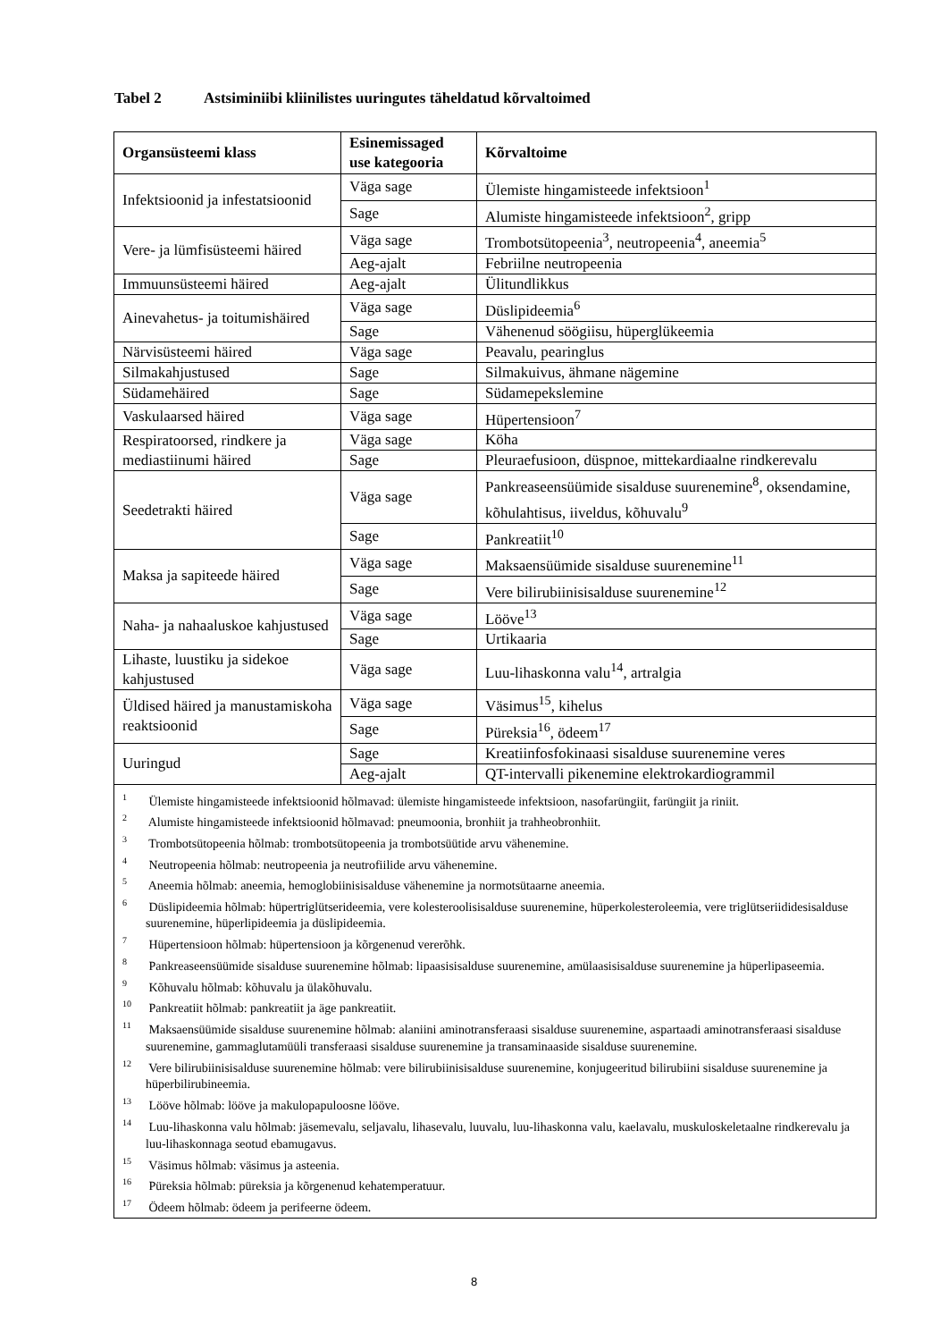Tabel 2 Astsiminiibi kliinilistes uuringutes täheldatud kõrvaltoimed
| Organsüsteemi klass | Esinemissaged use kategooria | Kõrvaltoime |
| --- | --- | --- |
| Infektsioonid ja infestatsioonid | Väga sage | Ülemiste hingamisteede infektsioon<sup>1</sup> |
| | Sage | Alumiste hingamisteede infektsioon<sup>2</sup>, gripp |
| Vere- ja lümfisüsteemi häired | Väga sage | Trombotsütopeenia<sup>3</sup>, neutropeenia<sup>4</sup>, aneemia<sup>5</sup> |
| | Aeg-ajalt | Febriilne neutropeenia |
| Immuunsüsteemi häired | Aeg-ajalt | Ülitundlikkus |
| Ainevahetus- ja toitumishäired | Väga sage | Düslipideemia<sup>6</sup> |
| | Sage | Vähenenud söögiisu, hüperglükeemia |
| Närvisüsteemi häired | Väga sage | Peavalu, pearinglus |
| Silmakahjustused | Sage | Silmakuivus, ähmane nägemine |
| Südamehäired | Sage | Südamepekslemine |
| Vaskulaarsed häired | Väga sage | Hüpertensioon<sup>7</sup> |
| Respiratoorsed, rindkere ja mediastiinumi häired | Väga sage | Köha |
| | Sage | Pleuraefusioon, düspnoe, mittekardiaalne rindkerevalu |
| Seedetrakti häired | Väga sage | Pankreaseensüümide sisalduse suurenemine<sup>8</sup>, oksendamine, kõhulahtisus, iiveldus, kõhuvalu<sup>9</sup> |
| | Sage | Pankreatiit<sup>10</sup> |
| Maksa ja sapiteede häired | Väga sage | Maksaensüümide sisalduse suurenemine<sup>11</sup> |
| | Sage | Vere bilirubiinisisalduse suurenemine<sup>12</sup> |
| Naha- ja nahaaluskoe kahjustused | Väga sage | Lööve<sup>13</sup> |
| | Sage | Urtikaaria |
| Lihaste, luustiku ja sidekoe kahjustused | Väga sage | Luu-lihaskonna valu<sup>14</sup>, artralgia |
| Üldised häired ja manustamiskoha reaktsioonid | Väga sage | Väsimus<sup>15</sup>, kihelus |
| | Sage | Püreksia<sup>16</sup>, ödeem<sup>17</sup> |
| Uuringud | Sage | Kreatiinfosfokinaasi sisalduse suurenemine veres |
| | Aeg-ajalt | QT-intervalli pikenemine elektrokardiogrammil |
| <sup>1</sup> Ülemiste hingamisteede infektsioonid hõlmavad: ülemiste hingamisteede infektsioon, nasofarüngiit, farüngiit ja riniit. <sup>2</sup> Alumiste hingamisteede infektsioonid hõlmavad: pneumoonia, bronhiit ja trahheobronhiit. <sup>3</sup> Trombotsütopeenia hõlmab: trombotsütopeenia ja trombotsüütide arvu vähenemine. <sup>4</sup> Neutropeenia hõlmab: neutropeenia ja neutrofiilide arvu vähenemine. <sup>5</sup> Aneemia hõlmab: aneemia, hemoglobiinisisalduse vähenemine ja normotsütaarne aneemia. <sup>6</sup> Düslipideemia hõlmab: hüpertriglütserideemia, vere kolesteroolisisalduse suurenemine, hüperkolesteroleemia, vere triglütseriididesisalduse suurenemine, hüperlipideemia ja düslipideemia. <sup>7</sup> Hüpertensioon hõlmab: hüpertensioon ja kõrgenenud vererõhk. <sup>8</sup> Pankreaseensüümide sisalduse suurenemine hõlmab: lipaasisisalduse suurenemine, amülaasisisalduse suurenemine ja hüperlipaseemia. <sup>9</sup> Kõhuvalu hõlmab: kõhuvalu ja ülakõhuvalu. <sup>10</sup> Pankreatiit hõlmab: pankreatiit ja äge pankreatiit. <sup>11</sup> Maksaensüümide sisalduse suurenemine hõlmab: alaniini aminotransferaasi sisalduse suurenemine, aspartaadi aminotransferaasi sisalduse suurenemine, gammaglutamüüli transferaasi sisalduse suurenemine ja transaminaaside sisalduse suurenemine. <sup>12</sup> Vere bilirubiinisisalduse suurenemine hõlmab: vere bilirubiinisisalduse suurenemine, konjugeeritud bilirubiini sisalduse suurenemine ja hüperbilirubineemia. <sup>13</sup> Lööve hõlmab: lööve ja makulopapuloosne lööve. <sup>14</sup> Luu-lihaskonna valu hõlmab: jäsemevalu, seljavalu, lihasevalu, luuvalu, luu-lihaskonna valu, kaelavalu, muskuloskeletaalne rindkerevalu ja luu-lihaskonnaga seotud ebamugavus. <sup>15</sup> Väsimus hõlmab: väsimus ja asteenia. <sup>16</sup> Püreksia hõlmab: püreksia ja kõrgenenud kehatemperatuur. <sup>17</sup> Ödeem hõlmab: ödeem ja perifeerne ödeem. | | |
8